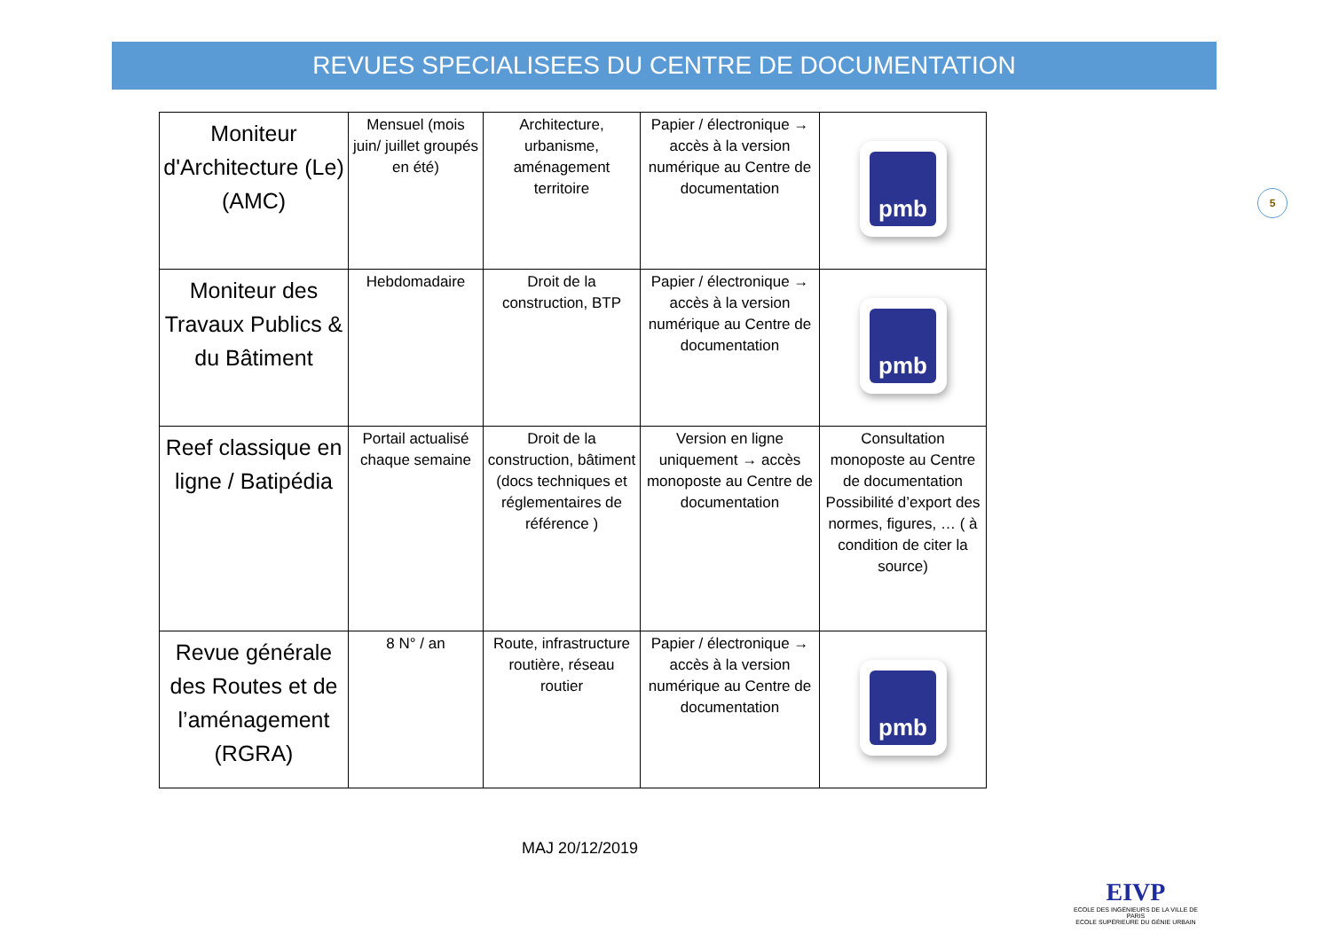REVUES SPECIALISEES DU CENTRE DE DOCUMENTATION
5
| Moniteur d'Architecture (Le) (AMC) | Mensuel (mois juin/ juillet groupés en été) | Architecture, urbanisme, aménagement territoire | Papier / électronique → accès à la version numérique au Centre de documentation | pmb |
| Moniteur des Travaux Publics & du Bâtiment | Hebdomadaire | Droit de la construction, BTP | Papier / électronique → accès à la version numérique au Centre de documentation | pmb |
| Reef classique en ligne / Batipédia | Portail actualisé chaque semaine | Droit de la construction, bâtiment (docs techniques et réglementaires de référence ) | Version en ligne uniquement → accès monoposte au Centre de documentation | Consultation monoposte au Centre de documentation Possibilité d’export des normes, figures, … ( à condition de citer la source) |
| Revue générale des Routes et de l’aménagement (RGRA) | 8 N° / an | Route, infrastructure routière, réseau routier | Papier / électronique → accès à la version numérique au Centre de documentation | pmb |
MAJ 20/12/2019
EIVP
ECOLE DES INGÉNIEURS DE LA VILLE DE PARIS
ECOLE SUPÉRIEURE DU GÉNIE URBAIN